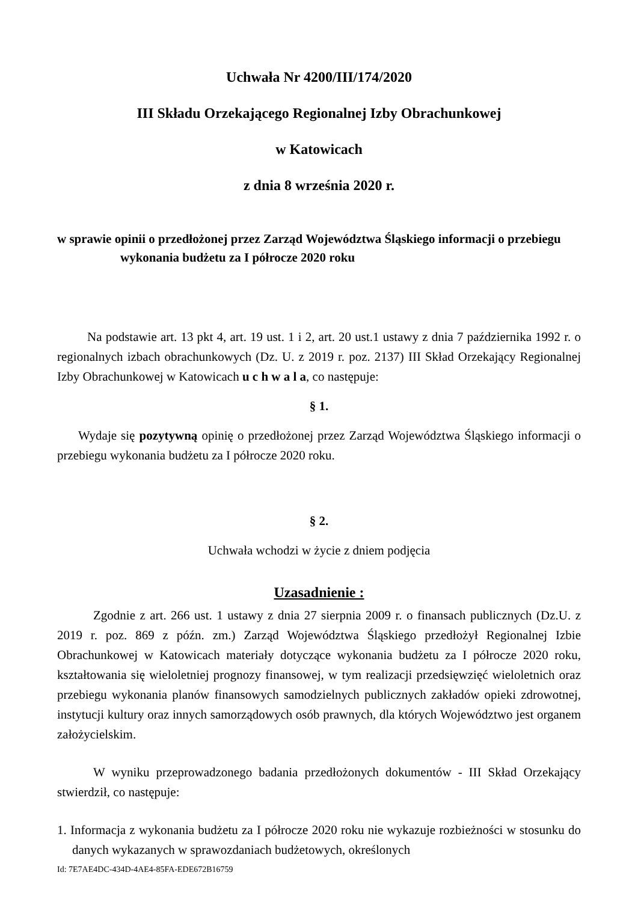Uchwała Nr 4200/III/174/2020
III Składu Orzekającego Regionalnej Izby Obrachunkowej
w Katowicach
z dnia 8 września 2020 r.
w sprawie opinii o przedłożonej przez Zarząd Województwa Śląskiego informacji o przebiegu
wykonania budżetu za I półrocze 2020 roku
Na podstawie art. 13 pkt 4, art. 19 ust. 1 i 2, art. 20 ust.1 ustawy z dnia 7 października 1992 r. o regionalnych izbach obrachunkowych (Dz. U. z 2019 r. poz. 2137) III Skład Orzekający Regionalnej Izby Obrachunkowej w Katowicach u c h w a l a, co następuje:
§ 1.
Wydaje się pozytywną opinię o przedłożonej przez Zarząd Województwa Śląskiego informacji o przebiegu wykonania budżetu za I półrocze 2020 roku.
§ 2.
Uchwała wchodzi w życie z dniem podjęcia
Uzasadnienie :
Zgodnie z art. 266 ust. 1 ustawy z dnia 27 sierpnia 2009 r. o finansach publicznych (Dz.U. z 2019 r. poz. 869 z późn. zm.) Zarząd Województwa Śląskiego przedłożył Regionalnej Izbie Obrachunkowej w Katowicach materiały dotyczące wykonania budżetu za I półrocze 2020 roku, kształtowania się wieloletniej prognozy finansowej, w tym realizacji przedsięwzięć wieloletnich oraz przebiegu wykonania planów finansowych samodzielnych publicznych zakładów opieki zdrowotnej, instytucji kultury oraz innych samorządowych osób prawnych, dla których Województwo jest organem założycielskim.
W wyniku przeprowadzonego badania przedłożonych dokumentów - III Skład Orzekający stwierdził, co następuje:
1. Informacja z wykonania budżetu za I półrocze 2020 roku nie wykazuje rozbieżności w stosunku do danych wykazanych w sprawozdaniach budżetowych, określonych
Id: 7E7AE4DC-434D-4AE4-85FA-EDE672B16759